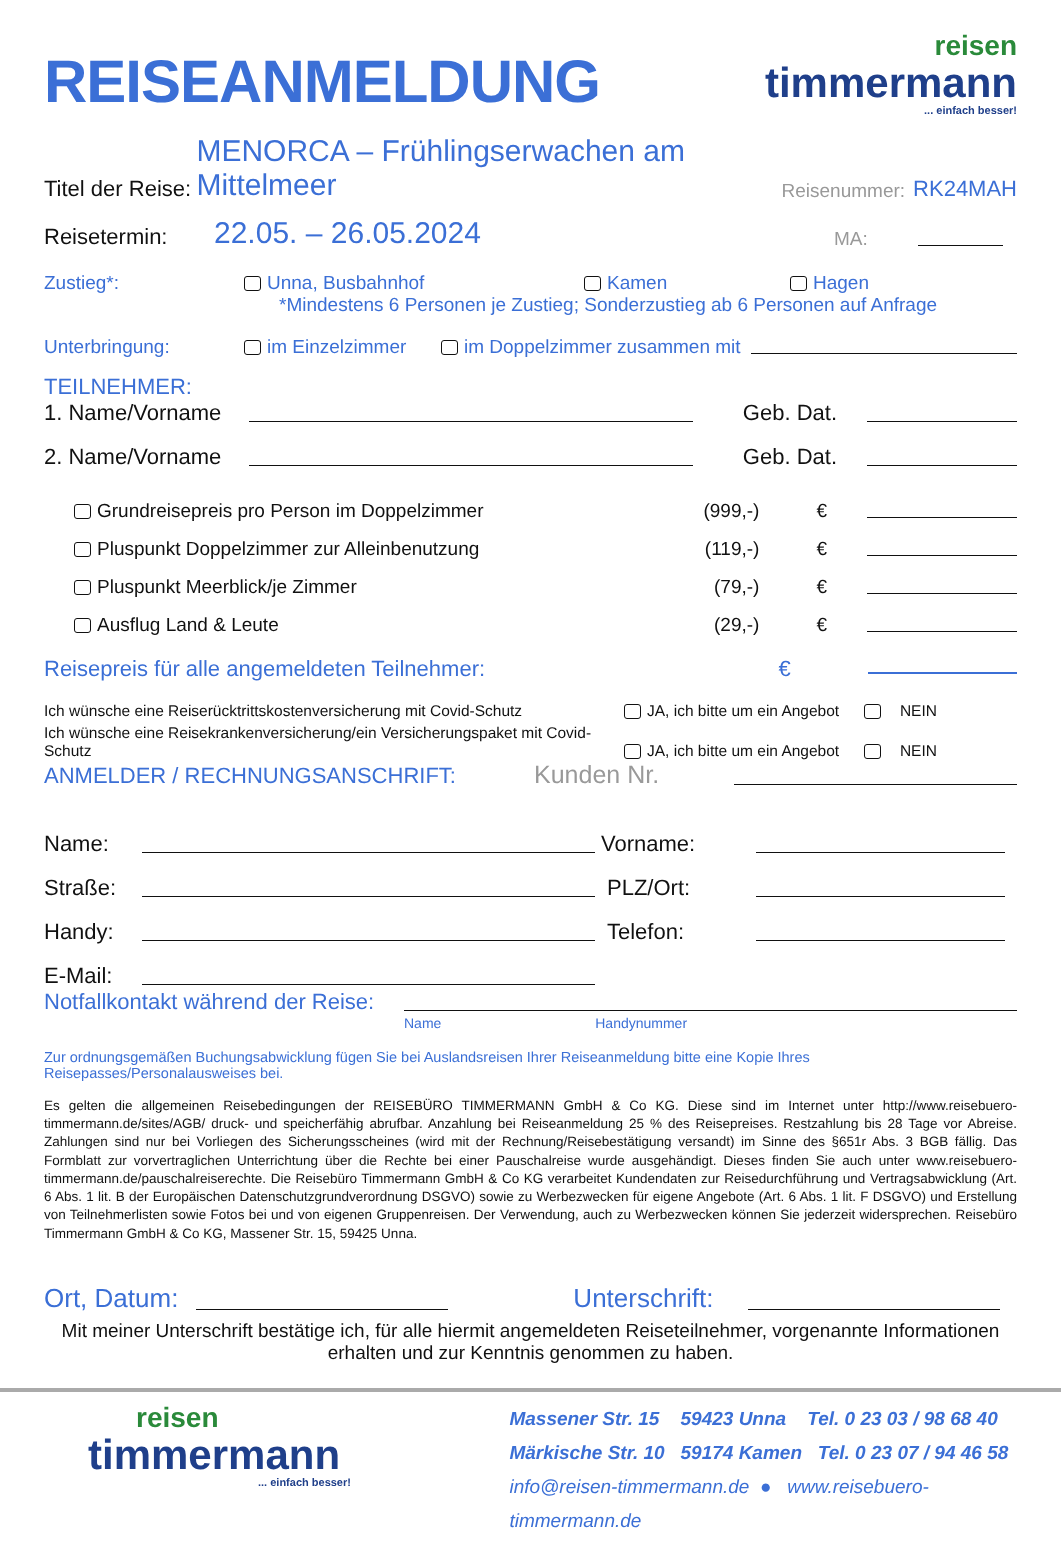REISEANMELDUNG
reisen
timmermann
... einfach besser!
Titel der Reise: MENORCA – Frühlingserwachen am Mittelmeer Reisenummer: RK24MAH
Reisetermin: 22.05. – 26.05.2024 MA:
Zustieg*: Unna, Busbahnhof Kamen Hagen
*Mindestens 6 Personen je Zustieg; Sonderzustieg ab 6 Personen auf Anfrage
Unterbringung: im Einzelzimmer im Doppelzimmer zusammen mit
TEILNEHMER:
1. Name/Vorname Geb. Dat.
2. Name/Vorname Geb. Dat.
Grundreisepreis pro Person im Doppelzimmer (999,-) €
Pluspunkt Doppelzimmer zur Alleinbenutzung (119,-) €
Pluspunkt Meerblick/je Zimmer (79,-) €
Ausflug Land & Leute (29,-) €
Reisepreis für alle angemeldeten Teilnehmer: €
Ich wünsche eine Reiserücktrittskostenversicherung mit Covid-Schutz JA, ich bitte um ein Angebot NEIN
Ich wünsche eine Reisekrankenversicherung/ein Versicherungspaket mit Covid-Schutz JA, ich bitte um ein Angebot NEIN
ANMELDER / RECHNUNGSANSCHRIFT: Kunden Nr.
Name: Vorname:
Straße: PLZ/Ort:
Handy: Telefon:
E-Mail:
Notfallkontakt während der Reise:
Name Handynummer
Zur ordnungsgemäßen Buchungsabwicklung fügen Sie bei Auslandsreisen Ihrer Reiseanmeldung bitte eine Kopie Ihres Reisepasses/Personalausweises bei.
Es gelten die allgemeinen Reisebedingungen der REISEBÜRO TIMMERMANN GmbH & Co KG. Diese sind im Internet unter http://www.reisebuero-timmermann.de/sites/AGB/ druck- und speicherfähig abrufbar. Anzahlung bei Reiseanmeldung 25 % des Reisepreises. Restzahlung bis 28 Tage vor Abreise. Zahlungen sind nur bei Vorliegen des Sicherungsscheines (wird mit der Rechnung/Reisebestätigung versandt) im Sinne des §651r Abs. 3 BGB fällig. Das Formblatt zur vorvertraglichen Unterrichtung über die Rechte bei einer Pauschalreise wurde ausgehändigt. Dieses finden Sie auch unter www.reisebuero-timmermann.de/pauschalreiserechte. Die Reisebüro Timmermann GmbH & Co KG verarbeitet Kundendaten zur Reisedurchführung und Vertragsabwicklung (Art. 6 Abs. 1 lit. B der Europäischen Datenschutzgrundverordnung DSGVO) sowie zu Werbezwecken für eigene Angebote (Art. 6 Abs. 1 lit. F DSGVO) und Erstellung von Teilnehmerlisten sowie Fotos bei und von eigenen Gruppenreisen. Der Verwendung, auch zu Werbezwecken können Sie jederzeit widersprechen. Reisebüro Timmermann GmbH & Co KG, Massener Str. 15, 59425 Unna.
Ort, Datum: Unterschrift:
Mit meiner Unterschrift bestätige ich, für alle hiermit angemeldeten Reiseteilnehmer, vorgenannte Informationen
erhalten und zur Kenntnis genommen zu haben.
reisen
timmermann
... einfach besser!
Massener Str. 15 59423 Unna Tel. 0 23 03 / 98 68 40
Märkische Str. 10 59174 Kamen Tel. 0 23 07 / 94 46 58
info@reisen-timmermann.de ● www.reisebuero-timmermann.de